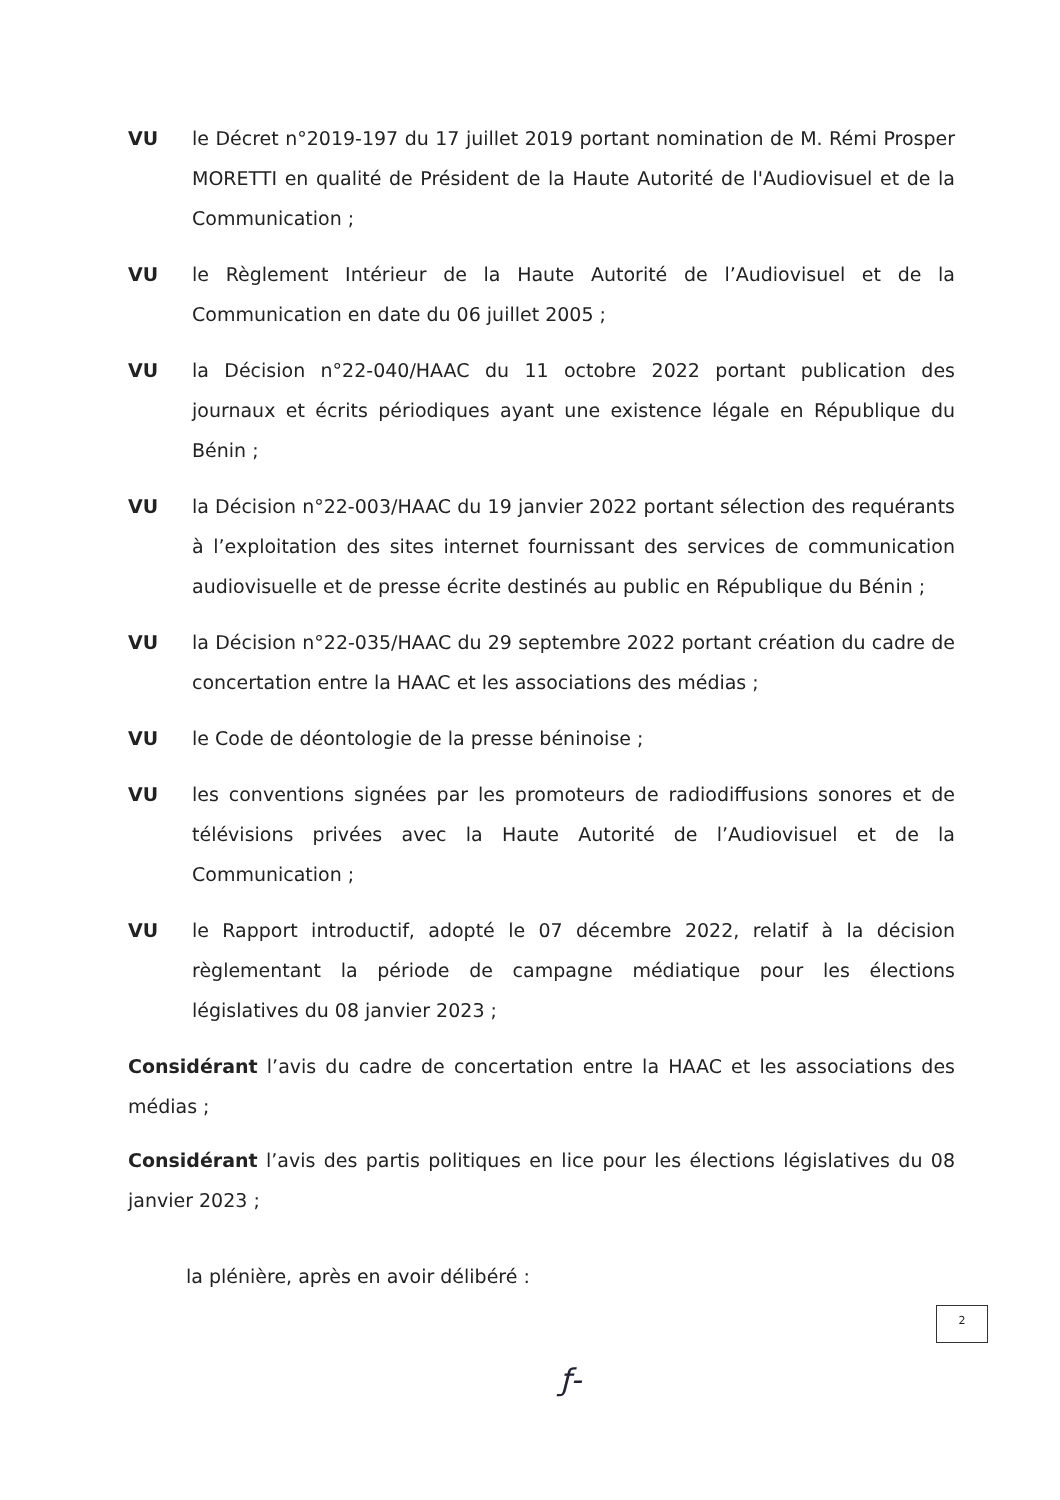VU le Décret n°2019-197 du 17 juillet 2019 portant nomination de M. Rémi Prosper MORETTI en qualité de Président de la Haute Autorité de l'Audiovisuel et de la Communication ;
VU le Règlement Intérieur de la Haute Autorité de l’Audiovisuel et de la Communication en date du 06 juillet 2005 ;
VU la Décision n°22-040/HAAC du 11 octobre 2022 portant publication des journaux et écrits périodiques ayant une existence légale en République du Bénin ;
VU la Décision n°22-003/HAAC du 19 janvier 2022 portant sélection des requérants à l’exploitation des sites internet fournissant des services de communication audiovisuelle et de presse écrite destinés au public en République du Bénin ;
VU la Décision n°22-035/HAAC du 29 septembre 2022 portant création du cadre de concertation entre la HAAC et les associations des médias ;
VU le Code de déontologie de la presse béninoise ;
VU les conventions signées par les promoteurs de radiodiffusions sonores et de télévisions privées avec la Haute Autorité de l’Audiovisuel et de la Communication ;
VU le Rapport introductif, adopté le 07 décembre 2022, relatif à la décision règlementant la période de campagne médiatique pour les élections législatives du 08 janvier 2023 ;
Considérant l’avis du cadre de concertation entre la HAAC et les associations des médias ;
Considérant l’avis des partis politiques en lice pour les élections législatives du 08 janvier 2023 ;
la plénière, après en avoir délibéré :
2
ƒ-